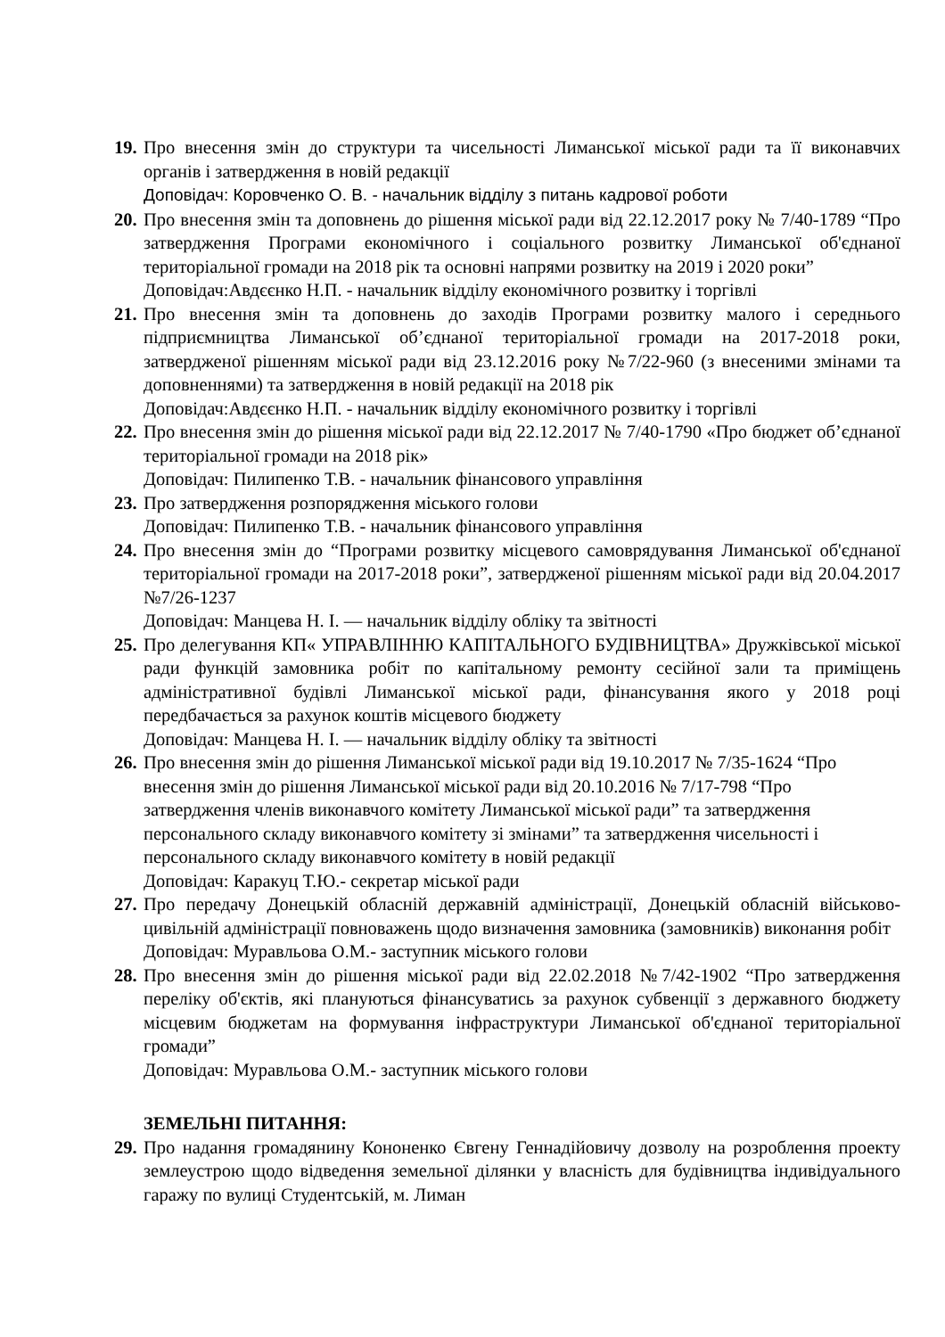19.
Про внесення змін до структури та чисельності Лиманської міської ради та її виконавчих органів і затвердження в новій редакції
Доповідач: Коровченко О. В. - начальник відділу з питань кадрової роботи
20.
Про внесення змін та доповнень до рішення міської ради від 22.12.2017 року № 7/40-1789 “Про затвердження Програми економічного і соціального розвитку Лиманської об'єднаної територіальної громади на 2018 рік та основні напрями розвитку на 2019 і 2020 роки”
Доповідач:Авдєєнко Н.П. - начальник відділу економічного розвитку і торгівлі
21.
Про внесення змін та доповнень до заходів Програми розвитку малого і середнього підприємництва Лиманської об’єднаної територіальної громади на 2017-2018 роки, затвердженої рішенням міської ради від 23.12.2016 року №7/22-960 (з внесеними змінами та доповненнями) та затвердження в новій редакції на 2018 рік
Доповідач:Авдєєнко Н.П. - начальник відділу економічного розвитку і торгівлі
22.
Про внесення змін до рішення міської ради від 22.12.2017 № 7/40-1790 «Про бюджет об’єднаної територіальної громади на 2018 рік»
Доповідач: Пилипенко Т.В. - начальник фінансового управління
23.
Про затвердження розпорядження міського голови
Доповідач: Пилипенко Т.В. - начальник фінансового управління
24.
Про внесення змін до “Програми розвитку місцевого самоврядування Лиманської об'єднаної територіальної громади на 2017-2018 роки”, затвердженої рішенням міської ради від 20.04.2017 №7/26-1237
Доповідач: Манцева Н. І. — начальник відділу обліку та звітності
25.
Про делегування КП« УПРАВЛІННЮ КАПІТАЛЬНОГО БУДІВНИЦТВА» Дружківської міської ради функцій замовника робіт по капітальному ремонту сесійної зали та приміщень адміністративної будівлі Лиманської міської ради, фінансування якого у 2018 році передбачається за рахунок коштів місцевого бюджету
Доповідач: Манцева Н. І. — начальник відділу обліку та звітності
26.
Про внесення змін до рішення Лиманської міської ради від 19.10.2017 № 7/35-1624 “Про внесення змін до рішення Лиманської міської ради від 20.10.2016 № 7/17-798 “Про затвердження членів виконавчого комітету Лиманської міської ради” та затвердження персонального складу виконавчого комітету зі змінами” та затвердження чисельності і персонального складу виконавчого комітету в новій редакції
Доповідач: Каракуц Т.Ю.- секретар міської ради
27.
Про передачу Донецькій обласній державній адміністрації, Донецькій обласній військово-цивільній адміністрації повноважень щодо визначення замовника (замовників) виконання робіт
Доповідач: Муравльова О.М.- заступник міського голови
28.
Про внесення змін до рішення міської ради від 22.02.2018 №7/42-1902 “Про затвердження переліку об'єктів, які плануються фінансуватись за рахунок субвенції з державного бюджету місцевим бюджетам на формування інфраструктури Лиманської об'єднаної територіальної громади”
Доповідач: Муравльова О.М.- заступник міського голови
ЗЕМЕЛЬНІ ПИТАННЯ:
29.
Про надання громадянину Кононенко Євгену Геннадійовичу дозволу на розроблення проекту землеустрою щодо відведення земельної ділянки у власність для будівництва індивідуального гаражу по вулиці Студентській, м. Лиман